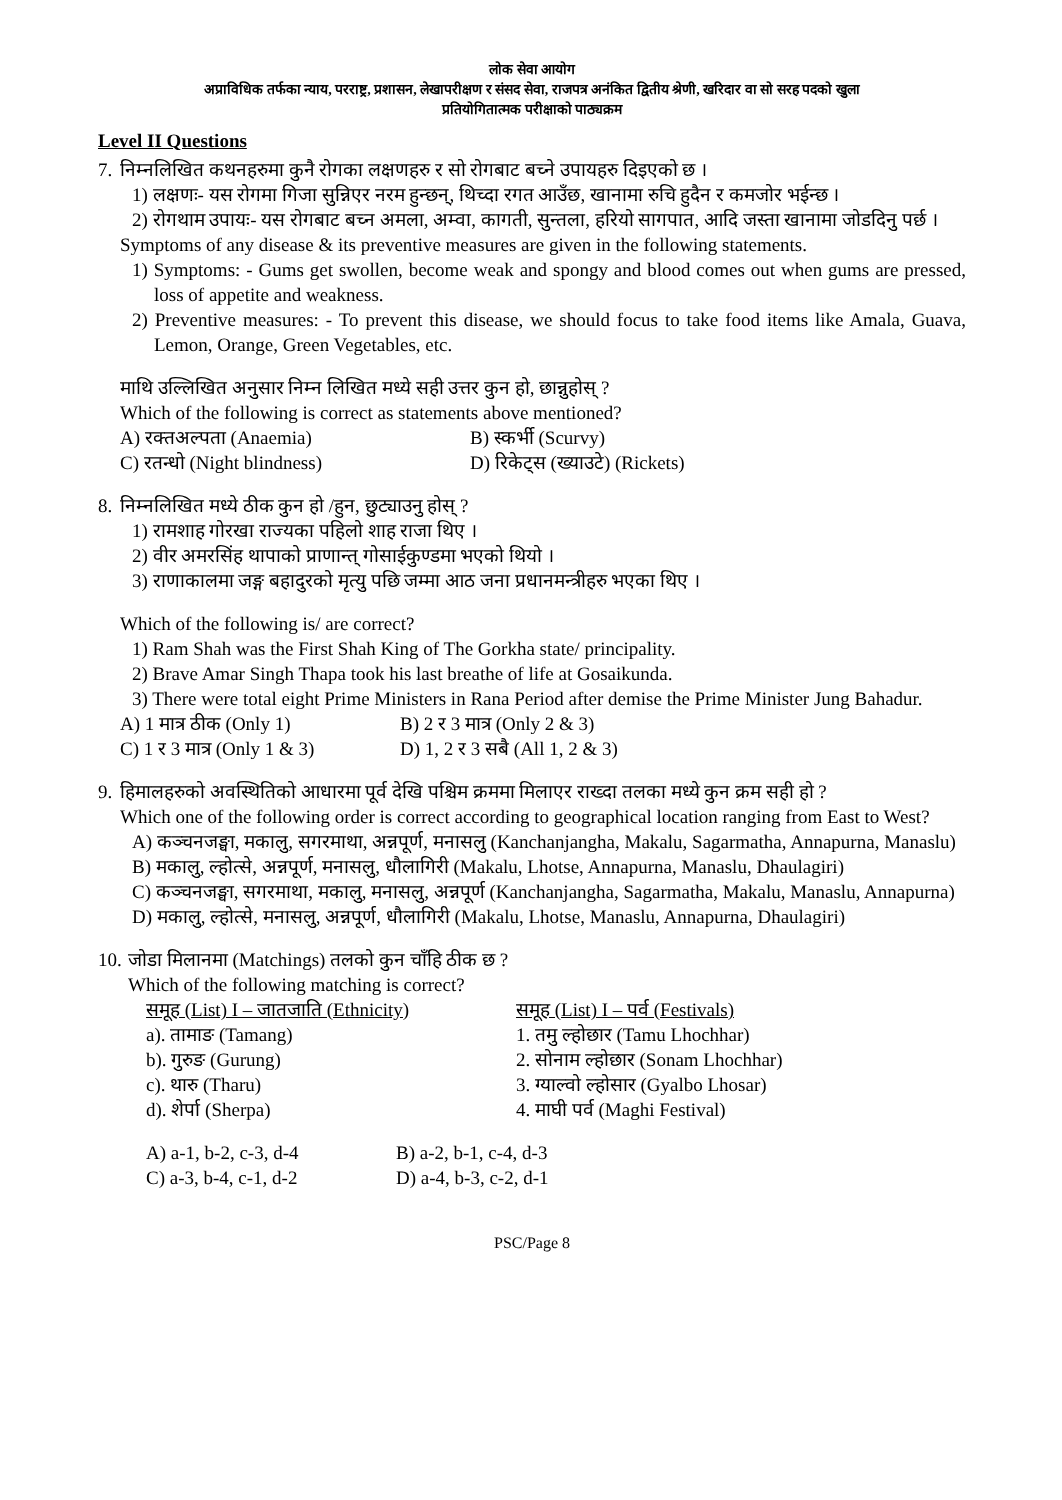लोक सेवा आयोग
अप्राविधिक तर्फका न्याय, परराष्ट्र, प्रशासन, लेखापरीक्षण र संसद सेवा, राजपत्र अनंकित द्वितीय श्रेणी, खरिदार वा सो सरह पदको खुला
प्रतियोगितात्मक परीक्षाको पाठ्यक्रम
Level II Questions
7.
निम्नलिखित कथनहरुमा कुनै रोगका लक्षणहरु र सो रोगबाट बच्ने उपायहरु दिइएको छ ।
1) लक्षणः- यस रोगमा गिजा सुन्निएर नरम हुन्छन्, थिच्दा रगत आउँछ, खानामा रुचि हुदैन र कमजोर भईन्छ ।
2) रोगथाम उपायः- यस रोगबाट बच्न अमला, अम्वा, कागती, सुन्तला, हरियो सागपात, आदि जस्ता खानामा जोडदिनु पर्छ ।
Symptoms of any disease & its preventive measures are given in the following statements.
1) Symptoms: - Gums get swollen, become weak and spongy and blood comes out when gums are pressed, loss of appetite and weakness.
2) Preventive measures: - To prevent this disease, we should focus to take food items like Amala, Guava, Lemon, Orange, Green Vegetables, etc.
माथि उल्लिखित अनुसार निम्न लिखित मध्ये सही उत्तर कुन हो, छान्नुहोस् ?
Which of the following is correct as statements above mentioned?
A) रक्तअल्पता (Anaemia) B) स्कर्भी (Scurvy)
C) रतन्धो (Night blindness) D) रिकेट्स (ख्याउटे) (Rickets)
8.
निम्नलिखित मध्ये ठीक कुन हो /हुन, छुट्याउनु होस् ?
1) रामशाह गोरखा राज्यका पहिलो शाह राजा थिए ।
2) वीर अमरसिंह थापाको प्राणान्त् गोसाईकुण्डमा भएको थियो ।
3) राणाकालमा जङ्ग बहादुरको मृत्यु पछि जम्मा आठ जना प्रधानमन्त्रीहरु भएका थिए ।
Which of the following is/ are correct?
1) Ram Shah was the First Shah King of The Gorkha state/ principality.
2) Brave Amar Singh Thapa took his last breathe of life at Gosaikunda.
3) There were total eight Prime Ministers in Rana Period after demise the Prime Minister Jung Bahadur.
A) 1 मात्र ठीक (Only 1) B) 2 र 3 मात्र (Only 2 & 3)
C) 1 र 3 मात्र (Only 1 & 3) D) 1, 2 र 3 सबै (All 1, 2 & 3)
9.
हिमालहरुको अवस्थितिको आधारमा पूर्व देखि पश्चिम क्रममा मिलाएर राख्दा तलका मध्ये कुन क्रम सही हो ?
Which one of the following order is correct according to geographical location ranging from East to West?
A) कञ्चनजङ्घा, मकालु, सगरमाथा, अन्नपूर्ण, मनासलु (Kanchanjangha, Makalu, Sagarmatha, Annapurna, Manaslu)
B) मकालु, ल्होत्से, अन्नपूर्ण, मनासलु, धौलागिरी (Makalu, Lhotse, Annapurna, Manaslu, Dhaulagiri)
C) कञ्चनजङ्घा, सगरमाथा, मकालु, मनासलु, अन्नपूर्ण (Kanchanjangha, Sagarmatha, Makalu, Manaslu, Annapurna)
D) मकालु, ल्होत्से, मनासलु, अन्नपूर्ण, धौलागिरी (Makalu, Lhotse, Manaslu, Annapurna, Dhaulagiri)
10.
जोडा मिलानमा (Matchings) तलको कुन चाँहि ठीक छ ?
Which of the following matching is correct?
समूह (List) I – जातजाति (Ethnicity) समूह (List) I – पर्व (Festivals)
a). तामाङ (Tamang) 1. तमु ल्होछार (Tamu Lhochhar)
b). गुरुङ (Gurung) 2. सोनाम ल्होछार (Sonam Lhochhar)
c). थारु (Tharu) 3. ग्याल्वो ल्होसार (Gyalbo Lhosar)
d). शेर्पा (Sherpa) 4. माघी पर्व (Maghi Festival)
A) a-1, b-2, c-3, d-4 B) a-2, b-1, c-4, d-3
C) a-3, b-4, c-1, d-2 D) a-4, b-3, c-2, d-1
PSC/Page 8